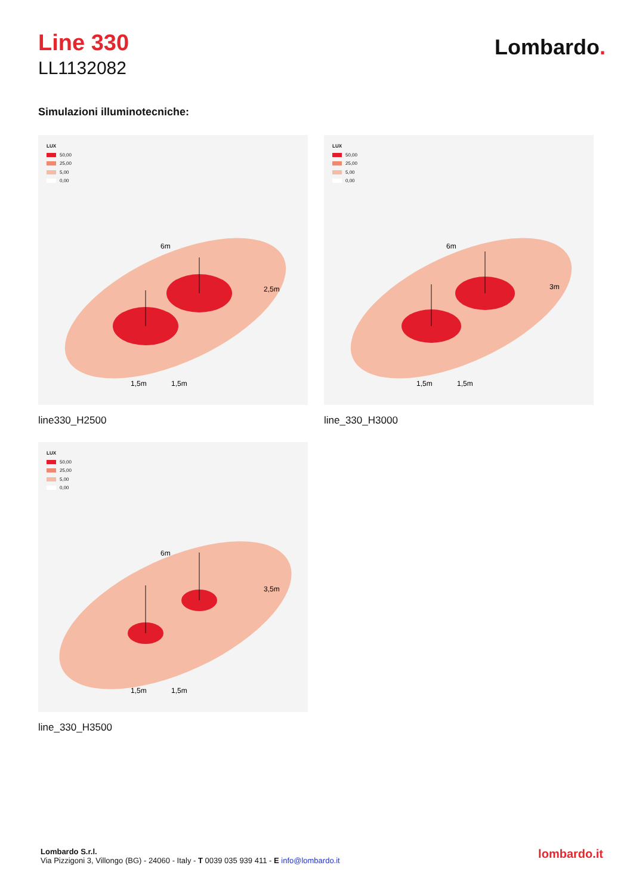Line 330
LL1132082
Lombardo.
Simulazioni illuminotecniche:
LUX
50,00
25,00
5,00
0,00
6m
2,5m
1,5m
1,5m
line330_H2500
LUX
50,00
25,00
5,00
0,00
6m
3m
1,5m
1,5m
line_330_H3000
LUX
50,00
25,00
5,00
0,00
6m
3,5m
1,5m
1,5m
line_330_H3500
Lombardo S.r.l.
Via Pizzigoni 3, Villongo (BG) - 24060 - Italy - T 0039 035 939 411 - E info@lombardo.it
lombardo.it